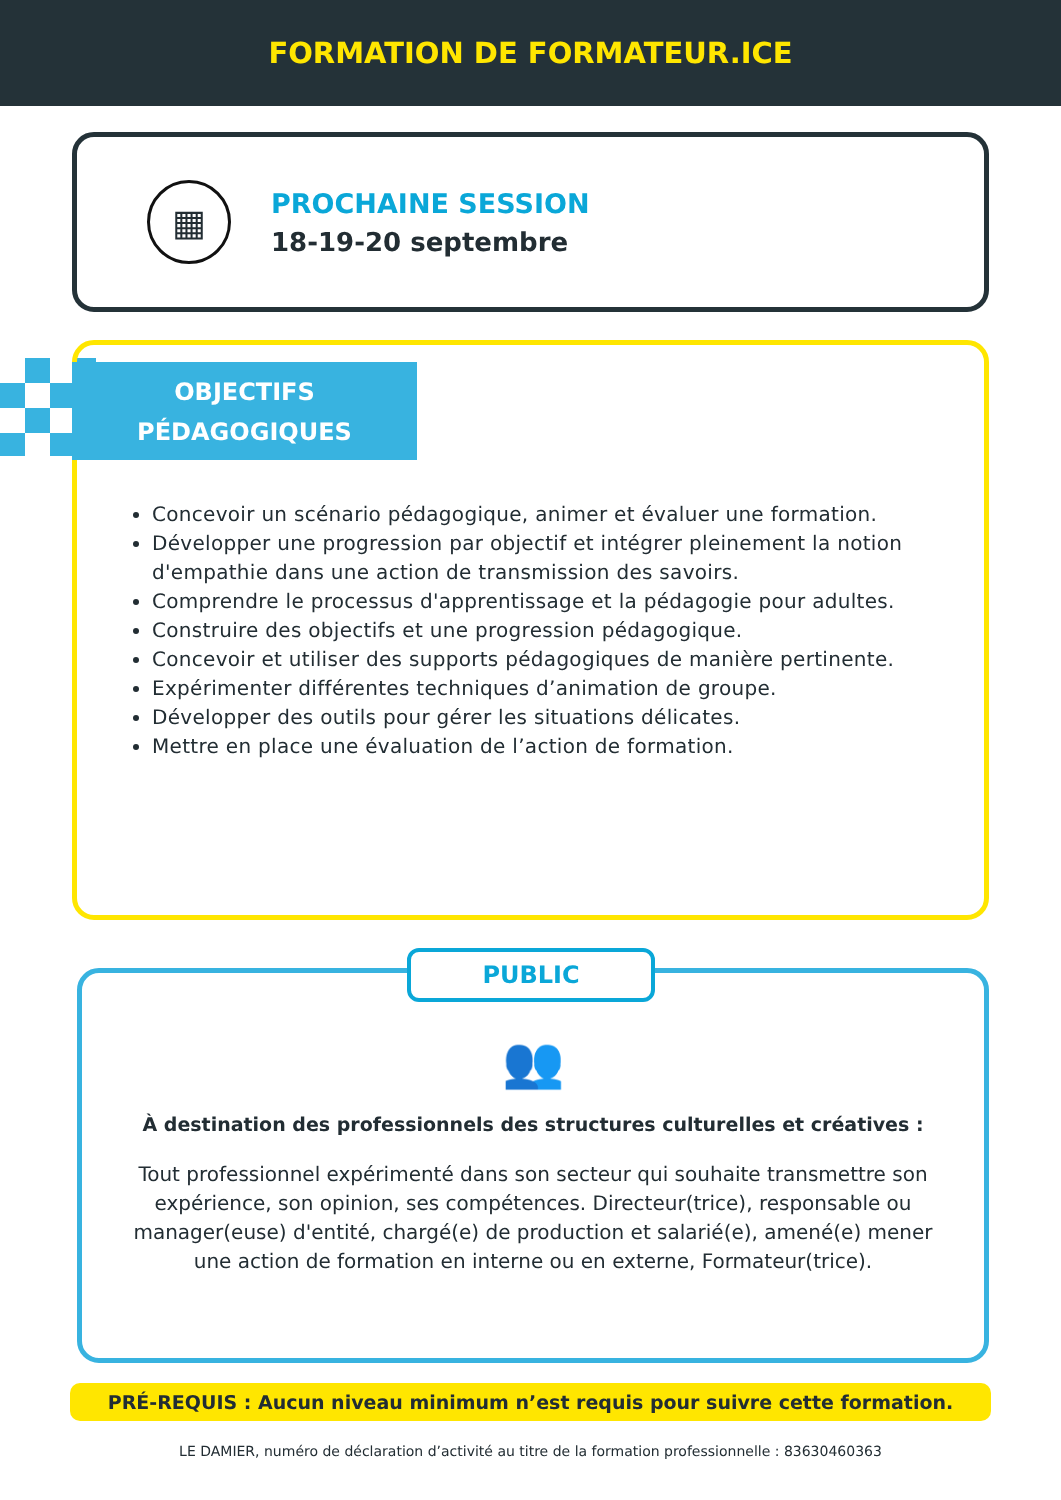FORMATION DE FORMATEUR.ICE
▦
PROCHAINE SESSION
18-19-20 septembre
OBJECTIFS
PÉDAGOGIQUES
Concevoir un scénario pédagogique, animer et évaluer une formation.
Développer une progression par objectif et intégrer pleinement la notion d'empathie dans une action de transmission des savoirs.
Comprendre le processus d'apprentissage et la pédagogie pour adultes.
Construire des objectifs et une progression pédagogique.
Concevoir et utiliser des supports pédagogiques de manière pertinente.
Expérimenter différentes techniques d’animation de groupe.
Développer des outils pour gérer les situations délicates.
Mettre en place une évaluation de l’action de formation.
PUBLIC
👥
À destination des professionnels des structures culturelles et créatives :
Tout professionnel expérimenté dans son secteur qui souhaite transmettre son expérience, son opinion, ses compétences. Directeur(trice), responsable ou manager(euse) d'entité, chargé(e) de production et salarié(e), amené(e) mener une action de formation en interne ou en externe, Formateur(trice).
PRÉ-REQUIS : Aucun niveau minimum n’est requis pour suivre cette formation.
LE DAMIER, numéro de déclaration d’activité au titre de la formation professionnelle : 83630460363